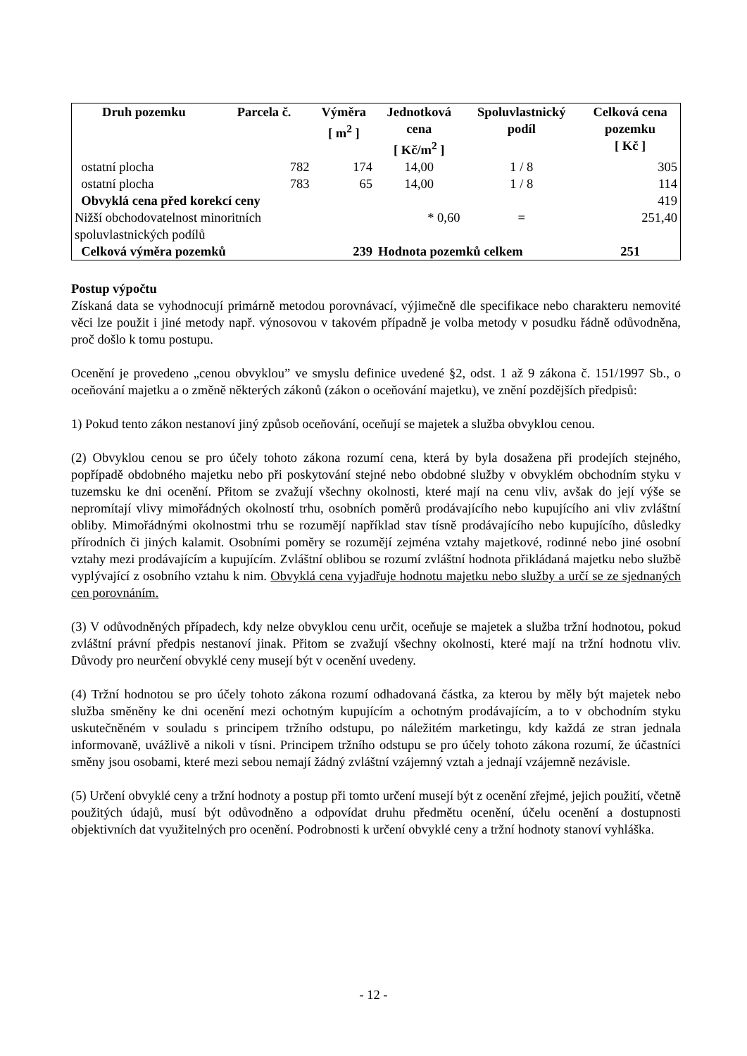| Druh pozemku | Parcela č. | Výměra [ m<sup>2</sup> ] | Jednotková cena [ Kč/m<sup>2</sup> ] | Spoluvlastnický podíl | Celková cena pozemku [ Kč ] |
| --- | --- | --- | --- | --- | --- |
| ostatní plocha | 782 | 174 | 14,00 | 1 / 8 | 305 |
| ostatní plocha | 783 | 65 | 14,00 | 1 / 8 | 114 |
| Obvyklá cena před korekcí ceny | | | | | 419 |
| Nižší obchodovatelnost minoritních spoluvlastnických podílů | | | * 0,60 | = | 251,40 |
| Celková výměra pozemků | | 239 | Hodnota pozemků celkem | | 251 |
Postup výpočtu
Získaná data se vyhodnocují primárně metodou porovnávací, výjimečně dle specifikace nebo charakteru nemovité věci lze použit i jiné metody např. výnosovou v takovém případně je volba metody v posudku řádně odůvodněna, proč došlo k tomu postupu.
Ocenění je provedeno „cenou obvyklou” ve smyslu definice uvedené §2, odst. 1 až 9 zákona č. 151/1997 Sb., o oceňování majetku a o změně některých zákonů (zákon o oceňování majetku), ve znění pozdějších předpisů:
1) Pokud tento zákon nestanoví jiný způsob oceňování, oceňují se majetek a služba obvyklou cenou.
(2) Obvyklou cenou se pro účely tohoto zákona rozumí cena, která by byla dosažena při prodejích stejného, popřípadě obdobného majetku nebo při poskytování stejné nebo obdobné služby v obvyklém obchodním styku v tuzemsku ke dni ocenění. Přitom se zvažují všechny okolnosti, které mají na cenu vliv, avšak do její výše se nepromítají vlivy mimořádných okolností trhu, osobních poměrů prodávajícího nebo kupujícího ani vliv zvláštní obliby. Mimořádnými okolnostmi trhu se rozumějí například stav tísně prodávajícího nebo kupujícího, důsledky přírodních či jiných kalamit. Osobními poměry se rozumějí zejména vztahy majetkové, rodinné nebo jiné osobní vztahy mezi prodávajícím a kupujícím. Zvláštní oblibou se rozumí zvláštní hodnota přikládaná majetku nebo službě vyplývající z osobního vztahu k nim. Obvyklá cena vyjadřuje hodnotu majetku nebo služby a určí se ze sjednaných cen porovnáním.
(3) V odůvodněných případech, kdy nelze obvyklou cenu určit, oceňuje se majetek a služba tržní hodnotou, pokud zvláštní právní předpis nestanoví jinak. Přitom se zvažují všechny okolnosti, které mají na tržní hodnotu vliv. Důvody pro neurčení obvyklé ceny musejí být v ocenění uvedeny.
(4) Tržní hodnotou se pro účely tohoto zákona rozumí odhadovaná částka, za kterou by měly být majetek nebo služba směněny ke dni ocenění mezi ochotným kupujícím a ochotným prodávajícím, a to v obchodním styku uskutečněném v souladu s principem tržního odstupu, po náležitém marketingu, kdy každá ze stran jednala informovaně, uvážlivě a nikoli v tísni. Principem tržního odstupu se pro účely tohoto zákona rozumí, že účastníci směny jsou osobami, které mezi sebou nemají žádný zvláštní vzájemný vztah a jednají vzájemně nezávisle.
(5) Určení obvyklé ceny a tržní hodnoty a postup při tomto určení musejí být z ocenění zřejmé, jejich použití, včetně použitých údajů, musí být odůvodněno a odpovídat druhu předmětu ocenění, účelu ocenění a dostupnosti objektivních dat využitelných pro ocenění. Podrobnosti k určení obvyklé ceny a tržní hodnoty stanoví vyhláška.
- 12 -